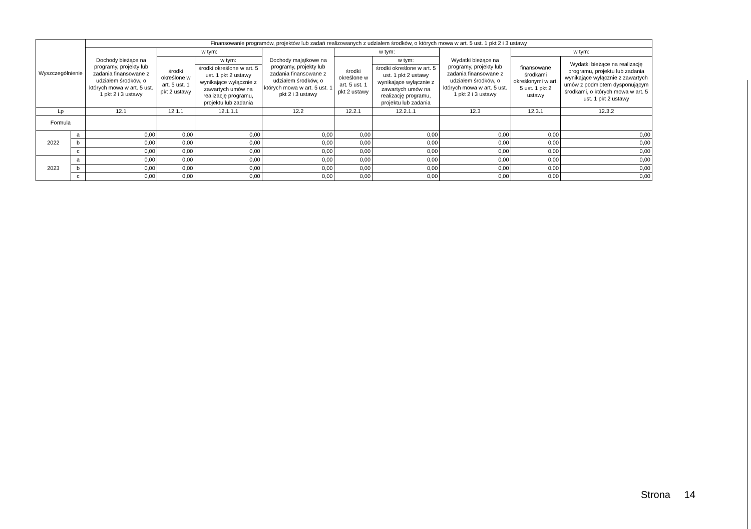| Wyszczególnienie | | Finansowanie programów, projektów lub zadań realizowanych z udziałem środków, o których mowa w art. 5 ust. 1 pkt 2 i 3 ustawy | | | | | | | | |
| --- | --- | --- | --- | --- | --- | --- | --- | --- | --- | --- |
| | | Dochody bieżące na programy, projekty lub zadania finansowane z udziałem środków, o których mowa w art. 5 ust. 1 pkt 2 i 3 ustawy | w tym: | | Dochody majątkowe na programy, projekty lub zadania finansowane z udziałem środków, o których mowa w art. 5 ust. 1 pkt 2 i 3 ustawy | w tym: | | Wydatki bieżące na programy, projekty lub zadania finansowane z udziałem środków, o których mowa w art. 5 ust. 1 pkt 2 i 3 ustawy | w tym: | |
| | | | środki określone w art. 5 ust. 1 pkt 2 ustawy | w tym: | | środki określone w art. 5 ust. 1 pkt 2 ustawy | w tym: | | finansowane środkami określonymi w art. 5 ust. 1 pkt 2 ustawy | Wydatki bieżące na realizację programu, projektu lub zadania wynikające wyłącznie z zawartych umów z podmiotem dysponującym środkami, o których mowa w art. 5 ust. 1 pkt 2 ustawy |
| | | | | środki określone w art. 5 ust. 1 pkt 2 ustawy wynikające wyłącznie z zawartych umów na realizację programu, projektu lub zadania | | | środki określone w art. 5 ust. 1 pkt 2 ustawy wynikające wyłącznie z zawartych umów na realizację programu, projektu lub zadania | | | |
| Lp | | 12.1 | 12.1.1 | 12.1.1.1 | 12.2 | 12.2.1 | 12.2.1.1 | 12.3 | 12.3.1 | 12.3.2 |
| Formula | | | | | | | | | | |
| 2022 | a | 0,00 | 0,00 | 0,00 | 0,00 | 0,00 | 0,00 | 0,00 | 0,00 | 0,00 |
| | b | 0,00 | 0,00 | 0,00 | 0,00 | 0,00 | 0,00 | 0,00 | 0,00 | 0,00 |
| | c | 0,00 | 0,00 | 0,00 | 0,00 | 0,00 | 0,00 | 0,00 | 0,00 | 0,00 |
| 2023 | a | 0,00 | 0,00 | 0,00 | 0,00 | 0,00 | 0,00 | 0,00 | 0,00 | 0,00 |
| | b | 0,00 | 0,00 | 0,00 | 0,00 | 0,00 | 0,00 | 0,00 | 0,00 | 0,00 |
| | c | 0,00 | 0,00 | 0,00 | 0,00 | 0,00 | 0,00 | 0,00 | 0,00 | 0,00 |
Strona 14